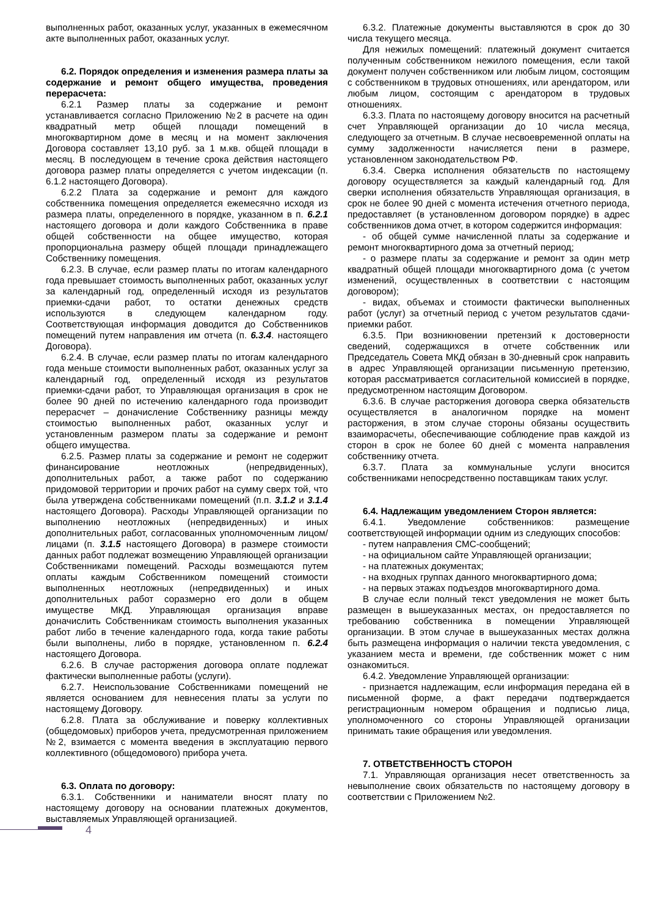выполненных работ, оказанных услуг, указанных в ежемесячном акте выполненных работ, оказанных услуг.
6.2. Порядок определения и изменения размера платы за содержание и ремонт общего имущества, проведения перерасчета:
6.2.1 Размер платы за содержание и ремонт устанавливается согласно Приложению №2 в расчете на один квадратный метр общей площади помещений в многоквартирном доме в месяц и на момент заключения Договора составляет 13,10 руб. за 1 м.кв. общей площади в месяц. В последующем в течение срока действия настоящего договора размер платы определяется с учетом индексации (п. 6.1.2 настоящего Договора).
6.2.2 Плата за содержание и ремонт для каждого собственника помещения определяется ежемесячно исходя из размера платы, определенного в порядке, указанном в п. 6.2.1 настоящего договора и доли каждого Собственника в праве общей собственности на общее имущество, которая пропорциональна размеру общей площади принадлежащего Собственнику помещения.
6.2.3. В случае, если размер платы по итогам календарного года превышает стоимость выполненных работ, оказанных услуг за календарный год, определенный исходя из результатов приемки-сдачи работ, то остатки денежных средств используются в следующем календарном году. Соответствующая информация доводится до Собственников помещений путем направления им отчета (п. 6.3.4. настоящего Договора).
6.2.4. В случае, если размер платы по итогам календарного года меньше стоимости выполненных работ, оказанных услуг за календарный год, определенный исходя из результатов приемки-сдачи работ, то Управляющая организация в срок не более 90 дней по истечению календарного года производит перерасчет – доначисление Собственнику разницы между стоимостью выполненных работ, оказанных услуг и установленным размером платы за содержание и ремонт общего имущества.
6.2.5. Размер платы за содержание и ремонт не содержит финансирование неотложных (непредвиденных), дополнительных работ, а также работ по содержанию придомовой территории и прочих работ на сумму сверх той, что была утверждена собственниками помещений (п.п. 3.1.2 и 3.1.4 настоящего Договора). Расходы Управляющей организации по выполнению неотложных (непредвиденных) и иных дополнительных работ, согласованных уполномоченным лицом/лицами (п. 3.1.5 настоящего Договора) в размере стоимости данных работ подлежат возмещению Управляющей организации Собственниками помещений. Расходы возмещаются путем оплаты каждым Собственником помещений стоимости выполненных неотложных (непредвиденных) и иных дополнительных работ соразмерно его доли в общем имуществе МКД. Управляющая организация вправе доначислить Собственникам стоимость выполнения указанных работ либо в течение календарного года, когда такие работы были выполнены, либо в порядке, установленном п. 6.2.4 настоящего Договора.
6.2.6. В случае расторжения договора оплате подлежат фактически выполненные работы (услуги).
6.2.7. Неиспользование Собственниками помещений не является основанием для невнесения платы за услуги по настоящему Договору.
6.2.8. Плата за обслуживание и поверку коллективных (общедомовых) приборов учета, предусмотренная приложением №2, взимается с момента введения в эксплуатацию первого коллективного (общедомового) прибора учета.
6.3. Оплата по договору:
6.3.1. Собственники и наниматели вносят плату по настоящему договору на основании платежных документов, выставляемых Управляющей организацией.
4
6.3.2. Платежные документы выставляются в срок до 30 числа текущего месяца.
Для нежилых помещений: платежный документ считается полученным собственником нежилого помещения, если такой документ получен собственником или любым лицом, состоящим с собственником в трудовых отношениях, или арендатором, или любым лицом, состоящим с арендатором в трудовых отношениях.
6.3.3. Плата по настоящему договору вносится на расчетный счет Управляющей организации до 10 числа месяца, следующего за отчетным. В случае несвоевременной оплаты на сумму задолженности начисляется пени в размере, установленном законодательством РФ.
6.3.4. Сверка исполнения обязательств по настоящему договору осуществляется за каждый календарный год. Для сверки исполнения обязательств Управляющая организация, в срок не более 90 дней с момента истечения отчетного периода, предоставляет (в установленном договором порядке) в адрес собственников дома отчет, в котором содержится информация:
- об общей сумме начисленной платы за содержание и ремонт многоквартирного дома за отчетный период;
- о размере платы за содержание и ремонт за один метр квадратный общей площади многоквартирного дома (с учетом изменений, осуществленных в соответствии с настоящим договором);
- видах, объемах и стоимости фактически выполненных работ (услуг) за отчетный период с учетом результатов сдачи- приемки работ.
6.3.5. При возникновении претензий к достоверности сведений, содержащихся в отчете собственник или Председатель Совета МКД обязан в 30-дневный срок направить в адрес Управляющей организации письменную претензию, которая рассматривается согласительной комиссией в порядке, предусмотренном настоящим Договором.
6.3.6. В случае расторжения договора сверка обязательств осуществляется в аналогичном порядке на момент расторжения, в этом случае стороны обязаны осуществить взаиморасчеты, обеспечивающие соблюдение прав каждой из сторон в срок не более 60 дней с момента направления собственнику отчета.
6.3.7. Плата за коммунальные услуги вносится собственниками непосредственно поставщикам таких услуг.
6.4. Надлежащим уведомлением Сторон является:
6.4.1. Уведомление собственников: размещение соответствующей информации одним из следующих способов:
- путем направления СМС-сообщений;
- на официальном сайте Управляющей организации;
- на платежных документах;
- на входных группах данного многоквартирного дома;
- на первых этажах подъездов многоквартирного дома.
В случае если полный текст уведомления не может быть размещен в вышеуказанных местах, он предоставляется по требованию собственника в помещении Управляющей организации. В этом случае в вышеуказанных местах должна быть размещена информация о наличии текста уведомления, с указанием места и времени, где собственник может с ним ознакомиться.
6.4.2. Уведомление Управляющей организации:
- признается надлежащим, если информация передана ей в письменной форме, а факт передачи подтверждается регистрационным номером обращения и подписью лица, уполномоченного со стороны Управляющей организации принимать такие обращения или уведомления.
7. ОТВЕТСТВЕННОСТЪ СТОРОН
7.1. Управляющая организация несет ответственность за невыполнение своих обязательств по настоящему договору в соответствии с Приложением №2.